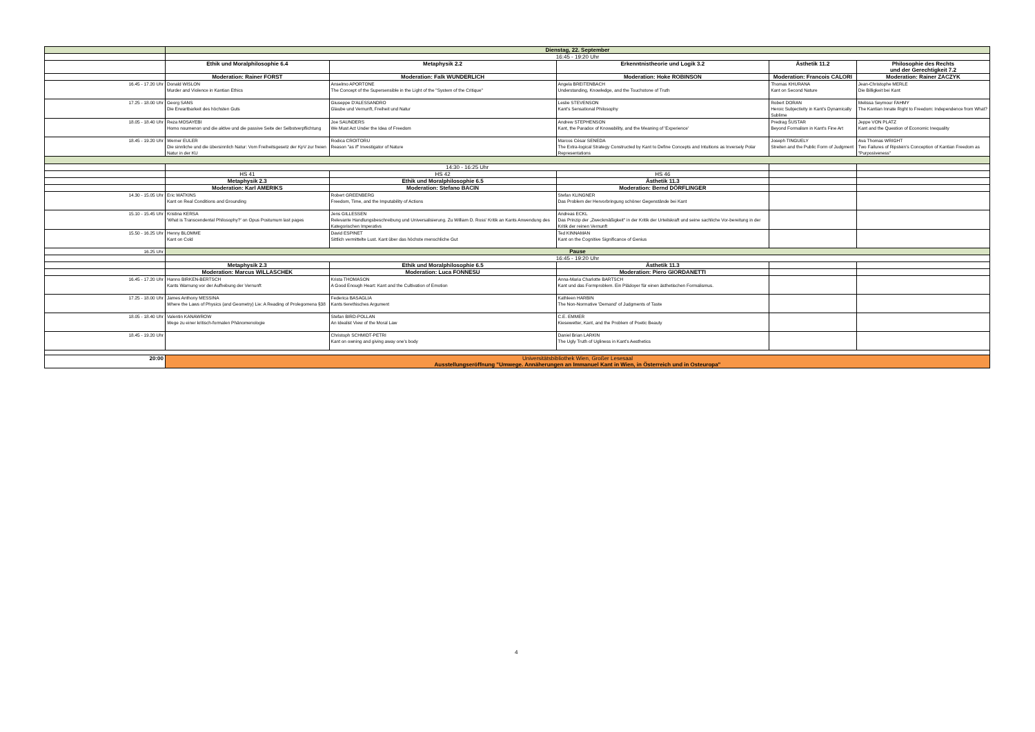| | Dienstag, 22. September | | | | |
| | 16:45 - 19:20 Uhr | | | | |
| | Ethik und Moralphilosophie 6.4 | Metaphysik 2.2 | Erkenntnistheorie und Logik 3.2 | Ästhetik 11.2 | Philosophie des Rechts und der Gerechtigkeit 7.2 |
| | Moderation: Rainer FORST | Moderation: Falk WUNDERLICH | Moderation: Hoke ROBINSON | Moderation: Francois CALORI | Moderation: Rainer ZACZYK |
| 16.45 - 17.20 Uhr | Donald WISLON Murder and Violence in Kantian Ethics | Anselmo APORTONE The Concept of the Supersensible in the Light of the "System of the Critique" | Angela BREITENBACH Understanding, Knowledge, and the Touchstone of Truth | Thomas KHURANA Kant on Second Nature | Jean-Christophe MERLE Die Billigkeit bei Kant |
| 17.25 - 18.00 Uhr | Georg SANS Die Erwartbarkeit des höchsten Guts | Giuseppe D'ALESSANDRO Glaube und Vernunft, Freiheit und Natur | Leslie STEVENSON Kant's Sensational Philosophy | Robert DORAN Heroic Subjectivity in Kant's Dynamically Sublime | Melissa Seymour FAHMY The Kantian Innate Right to Freedom: Independence from What? |
| 18.05 - 18.40 Uhr | Reza MOSAYEBI Homo noumenon und die aktive und die passive Seite der Selbstverpflichtung | Joe SAUNDERS We Must Act Under the Idea of Freedom | Andrew STEPHENSON Kant, the Paradox of Knowability, and the Meaning of 'Experience' | Predrag ŠUSTAR Beyond Formalism in Kant's Fine Art | Jeppe VON PLATZ Kant and the Question of Economic Inequality |
| 18.45 - 19.20 Uhr | Werner EULER Die sinnliche und die übersinnlich Natur: Vom Freiheitsgesetz der KpV zur freien Natur in der KU | Rodica CROITORU Reason "as if" Investigator of Nature | Marcos César SENEDA The Extra-logical Strategy Constructed by Kant to Define Concepts and Intuitions as Inversely Polar Representations | Joseph TINGUELY Streiten and the Public Form of Judgment | Ava Thomas WRIGHT Two Failures of Ripstein's Conception of Kantian Freedom as "Purposiveness" |
| | 14:30 - 16:25 Uhr | | | | |
| | HS 41 | HS 42 | HS 46 | | |
| | Metaphysik 2.3 | Ethik und Moralphilosophie 6.5 | Ästhetik 11.3 | | |
| | Moderation: Karl AMERIKS | Moderation: Stefano BACIN | Moderation: Bernd DÖRFLINGER | | |
| 14.30 - 15.05 Uhr | Eric WATKINS Kant on Real Conditions and Grounding | Robert GREENBERG Freedom, Time, and the Imputability of Actions | Stefan KLINGNER Das Problem der Hervorbringung schöner Gegenstände bei Kant | | |
| 15.10 - 15.45 Uhr | Kristina KERSA 'What is Transcendental Philosophy?' on Opus Postumum last pages | Jens GILLESSEN Relevante Handlungsbeschreibung und Universalisierung. Zu William D. Ross' Kritik an Kants Anwendung des Kategorischen Imperativs | Andreas ECKL Das Prinzip der „Zweckmäßigkeit" in der Kritik der Urteilskraft und seine sachliche Vor-bereitung in der Kritik der reinen Vernunft | | |
| 15.50 - 16.25 Uhr | Henny BLOMME Kant on Cold | David ESPINET Sittlich vermittelte Lust. Kant über das höchste menschliche Gut | Ted KINNAMAN Kant on the Cognitive Significance of Genius | | |
| 16.25 Uhr | Pause | | | | |
| | 16:45 - 19:20 Uhr | | | | |
| | Metaphysik 2.3 | Ethik und Moralphilosophie 6.5 | Ästhetik 11.3 | | |
| | Moderation: Marcus WILLASCHEK | Moderation: Luca FONNESU | Moderation: Piero GIORDANETTI | | |
| 16.45 - 17.20 Uhr | Hanno BIRKEN-BERTSCH Kants Warnung vor der Aufhebung der Vernunft | Krista THOMASON A Good Enough Heart: Kant and the Cultivation of Emotion | Anna-Maria Charlotte BARTSCH Kant und das Formproblem. Ein Plädoyer für einen ästhetischen Formalismus. | | |
| 17.25 - 18.00 Uhr | James Anthony MESSINA Where the Laws of Physics (and Geometry) Lie: A Reading of Prolegomena §38 | Federica BASAGLIA Kants tierethisches Argument | Kathleen HARBIN The Non-Normative 'Demand' of Judgments of Taste | | |
| 18.05 - 18.40 Uhr | Valentin KANAWROW Wege zu einer kritisch-formalen Phänomenologie | Stefan BIRD-POLLAN An Idealist View of the Moral Law | C.E. EMMER Kiesewetter, Kant, and the Problem of Poetic Beauty | | |
| 18.45 - 19.20 Uhr | | Christoph SCHMIDT-PETRI Kant on owning and giving away one's body | Daniel Brian LARKIN The Ugly Truth of Ugliness in Kant's Aesthetics | | |
| 20:00 | Universitätsbibliothek Wien, Großer Lesesaal Ausstellungseröffnung "Umwege. Annäherungen an Immanuel Kant in Wien, in Österreich und in Osteuropa" | | | | |
4